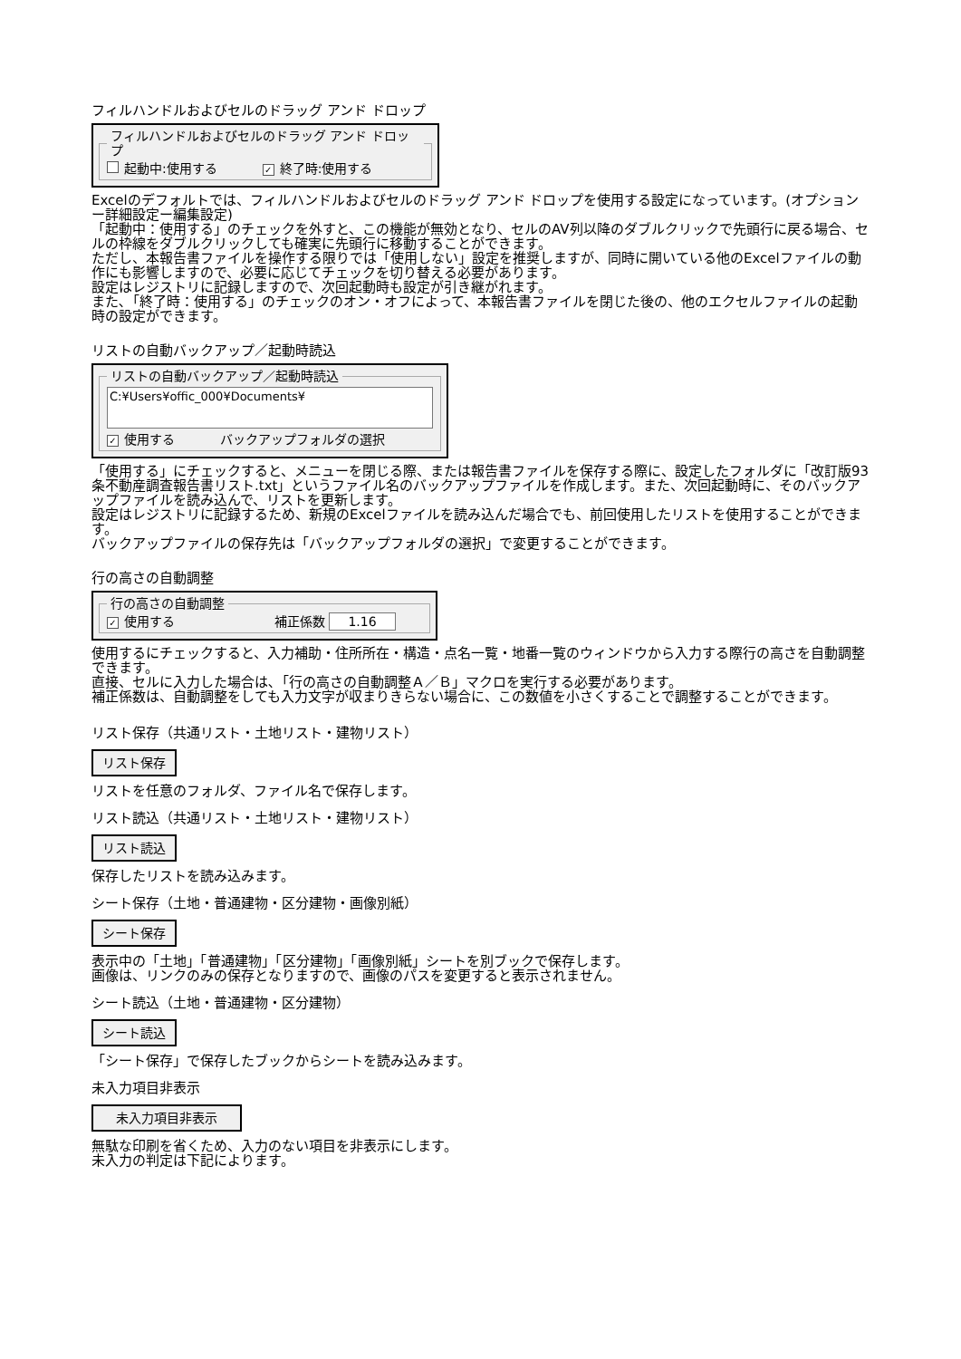フィルハンドルおよびセルのドラッグ アンド ドロップ
フィルハンドルおよびセルのドラッグ アンド ドロップ
起動中:使用する ✓ 終了時:使用する
Excelのデフォルトでは、フィルハンドルおよびセルのドラッグ アンド ドロップを使用する設定になっています。(オプションー詳細設定ー編集設定)
「起動中：使用する」のチェックを外すと、この機能が無効となり、セルのAV列以降のダブルクリックで先頭行に戻る場合、セルの枠線をダブルクリックしても確実に先頭行に移動することができます。
ただし、本報告書ファイルを操作する限りでは「使用しない」設定を推奨しますが、同時に開いている他のExcelファイルの動作にも影響しますので、必要に応じてチェックを切り替える必要があります。
設定はレジストリに記録しますので、次回起動時も設定が引き継がれます。
また､「終了時：使用する」のチェックのオン・オフによって、本報告書ファイルを閉じた後の、他のエクセルファイルの起動時の設定ができます。
リストの自動バックアップ／起動時読込
リストの自動バックアップ／起動時読込
C:¥Users¥offic_000¥Documents¥
✓ 使用する バックアップフォルダの選択
「使用する」にチェックすると、メニューを閉じる際、または報告書ファイルを保存する際に、設定したフォルダに「改訂版93条不動産調査報告書リスト.txt」というファイル名のバックアップファイルを作成します。また、次回起動時に、そのバックアップファイルを読み込んで、リストを更新します。
設定はレジストリに記録するため、新規のExcelファイルを読み込んだ場合でも、前回使用したリストを使用することができます。
バックアップファイルの保存先は「バックアップフォルダの選択」で変更することができます。
行の高さの自動調整
行の高さの自動調整
✓ 使用する 補正係数 1.16
使用するにチェックすると、入力補助・住所所在・構造・点名一覧・地番一覧のウィンドウから入力する際行の高さを自動調整できます。
直接、セルに入力した場合は､「行の高さの自動調整Ａ／Ｂ」マクロを実行する必要があります。
補正係数は、自動調整をしても入力文字が収まりきらない場合に、この数値を小さくすることで調整することができます。
リスト保存（共通リスト・土地リスト・建物リスト）
リスト保存
リストを任意のフォルダ、ファイル名で保存します。
リスト読込（共通リスト・土地リスト・建物リスト）
リスト読込
保存したリストを読み込みます。
シート保存（土地・普通建物・区分建物・画像別紙）
シート保存
表示中の「土地」「普通建物」「区分建物」「画像別紙」シートを別ブックで保存します。
画像は、リンクのみの保存となりますので、画像のパスを変更すると表示されません。
シート読込（土地・普通建物・区分建物）
シート読込
「シート保存」で保存したブックからシートを読み込みます。
未入力項目非表示
未入力項目非表示
無駄な印刷を省くため、入力のない項目を非表示にします。
未入力の判定は下記によります。